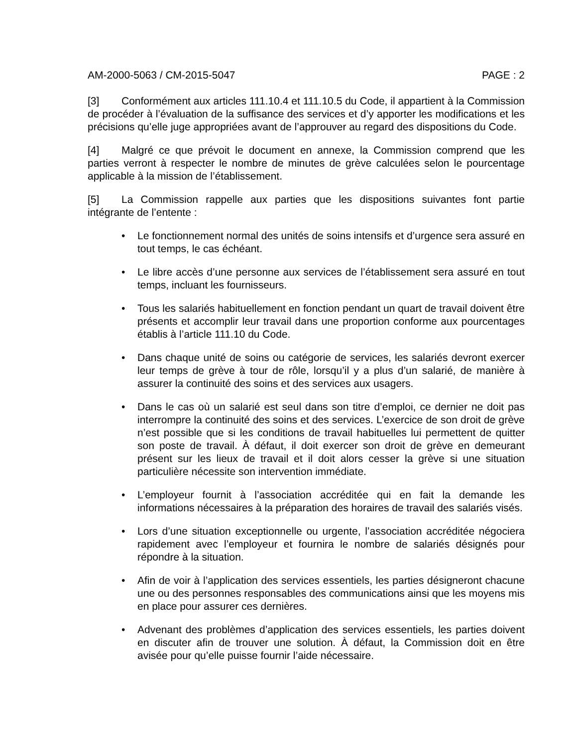AM-2000-5063 / CM-2015-5047 PAGE : 2
[3] Conformément aux articles 111.10.4 et 111.10.5 du Code, il appartient à la Commission de procéder à l’évaluation de la suffisance des services et d’y apporter les modifications et les précisions qu’elle juge appropriées avant de l’approuver au regard des dispositions du Code.
[4] Malgré ce que prévoit le document en annexe, la Commission comprend que les parties verront à respecter le nombre de minutes de grève calculées selon le pourcentage applicable à la mission de l’établissement.
[5] La Commission rappelle aux parties que les dispositions suivantes font partie intégrante de l’entente :
• Le fonctionnement normal des unités de soins intensifs et d’urgence sera assuré en tout temps, le cas échéant.
• Le libre accès d’une personne aux services de l’établissement sera assuré en tout temps, incluant les fournisseurs.
• Tous les salariés habituellement en fonction pendant un quart de travail doivent être présents et accomplir leur travail dans une proportion conforme aux pourcentages établis à l’article 111.10 du Code.
• Dans chaque unité de soins ou catégorie de services, les salariés devront exercer leur temps de grève à tour de rôle, lorsqu’il y a plus d’un salarié, de manière à assurer la continuité des soins et des services aux usagers.
• Dans le cas où un salarié est seul dans son titre d’emploi, ce dernier ne doit pas interrompre la continuité des soins et des services. L’exercice de son droit de grève n’est possible que si les conditions de travail habituelles lui permettent de quitter son poste de travail. À défaut, il doit exercer son droit de grève en demeurant présent sur les lieux de travail et il doit alors cesser la grève si une situation particulière nécessite son intervention immédiate.
• L’employeur fournit à l’association accréditée qui en fait la demande les informations nécessaires à la préparation des horaires de travail des salariés visés.
• Lors d’une situation exceptionnelle ou urgente, l’association accréditée négociera rapidement avec l’employeur et fournira le nombre de salariés désignés pour répondre à la situation.
• Afin de voir à l’application des services essentiels, les parties désigneront chacune une ou des personnes responsables des communications ainsi que les moyens mis en place pour assurer ces dernières.
• Advenant des problèmes d’application des services essentiels, les parties doivent en discuter afin de trouver une solution. À défaut, la Commission doit en être avisée pour qu’elle puisse fournir l’aide nécessaire.